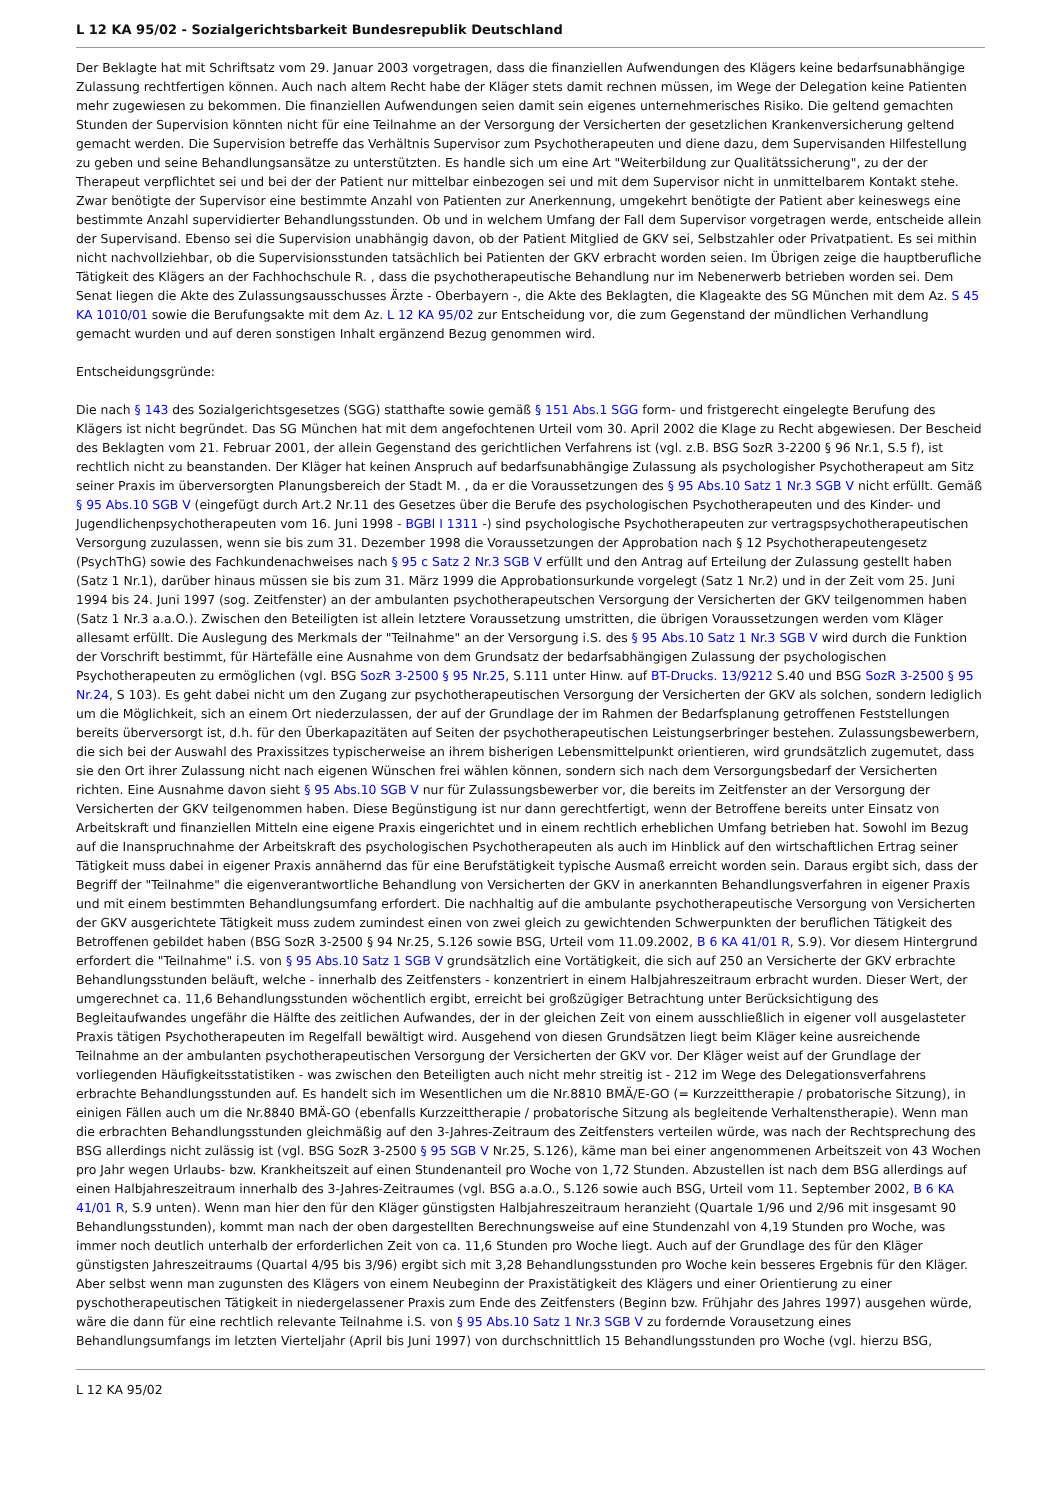L 12 KA 95/02 - Sozialgerichtsbarkeit Bundesrepublik Deutschland
Der Beklagte hat mit Schriftsatz vom 29. Januar 2003 vorgetragen, dass die finanziellen Aufwendungen des Klägers keine bedarfsunabhängige Zulassung rechtfertigen können. Auch nach altem Recht habe der Kläger stets damit rechnen müssen, im Wege der Delegation keine Patienten mehr zugewiesen zu bekommen. Die finanziellen Aufwendungen seien damit sein eigenes unternehmerisches Risiko. Die geltend gemachten Stunden der Supervision könnten nicht für eine Teilnahme an der Versorgung der Versicherten der gesetzlichen Krankenversicherung geltend gemacht werden. Die Supervision betreffe das Verhältnis Supervisor zum Psychotherapeuten und diene dazu, dem Supervisanden Hilfestellung zu geben und seine Behandlungsansätze zu unterstützten. Es handle sich um eine Art "Weiterbildung zur Qualitätssicherung", zu der der Therapeut verpflichtet sei und bei der der Patient nur mittelbar einbezogen sei und mit dem Supervisor nicht in unmittelbarem Kontakt stehe. Zwar benötigte der Supervisor eine bestimmte Anzahl von Patienten zur Anerkennung, umgekehrt benötigte der Patient aber keineswegs eine bestimmte Anzahl supervidierter Behandlungsstunden. Ob und in welchem Umfang der Fall dem Supervisor vorgetragen werde, entscheide allein der Supervisand. Ebenso sei die Supervision unabhängig davon, ob der Patient Mitglied de GKV sei, Selbstzahler oder Privatpatient. Es sei mithin nicht nachvollziehbar, ob die Supervisionsstunden tatsächlich bei Patienten der GKV erbracht worden seien. Im Übrigen zeige die hauptberufliche Tätigkeit des Klägers an der Fachhochschule R. , dass die psychotherapeutische Behandlung nur im Nebenerwerb betrieben worden sei. Dem Senat liegen die Akte des Zulassungsausschusses Ärzte - Oberbayern -, die Akte des Beklagten, die Klageakte des SG München mit dem Az. S 45 KA 1010/01 sowie die Berufungsakte mit dem Az. L 12 KA 95/02 zur Entscheidung vor, die zum Gegenstand der mündlichen Verhandlung gemacht wurden und auf deren sonstigen Inhalt ergänzend Bezug genommen wird.
Entscheidungsgründe:
Die nach § 143 des Sozialgerichtsgesetzes (SGG) statthafte sowie gemäß § 151 Abs.1 SGG form- und fristgerecht eingelegte Berufung des Klägers ist nicht begründet. Das SG München hat mit dem angefochtenen Urteil vom 30. April 2002 die Klage zu Recht abgewiesen. Der Bescheid des Beklagten vom 21. Februar 2001, der allein Gegenstand des gerichtlichen Verfahrens ist (vgl. z.B. BSG SozR 3-2200 § 96 Nr.1, S.5 f), ist rechtlich nicht zu beanstanden. Der Kläger hat keinen Anspruch auf bedarfsunabhängige Zulassung als psychologisher Psychotherapeut am Sitz seiner Praxis im überversorgten Planungsbereich der Stadt M. , da er die Voraussetzungen des § 95 Abs.10 Satz 1 Nr.3 SGB V nicht erfüllt. Gemäß § 95 Abs.10 SGB V (eingefügt durch Art.2 Nr.11 des Gesetzes über die Berufe des psychologischen Psychotherapeuten und des Kinder- und Jugendlichenpsychotherapeuten vom 16. Juni 1998 - BGBl I 1311 -) sind psychologische Psychotherapeuten zur vertragspsychotherapeutischen Versorgung zuzulassen, wenn sie bis zum 31. Dezember 1998 die Voraussetzungen der Approbation nach § 12 Psychotherapeutengesetz (PsychThG) sowie des Fachkundenachweises nach § 95 c Satz 2 Nr.3 SGB V erfüllt und den Antrag auf Erteilung der Zulassung gestellt haben (Satz 1 Nr.1), darüber hinaus müssen sie bis zum 31. März 1999 die Approbationsurkunde vorgelegt (Satz 1 Nr.2) und in der Zeit vom 25. Juni 1994 bis 24. Juni 1997 (sog. Zeitfenster) an der ambulanten psychotherapeutschen Versorgung der Versicherten der GKV teilgenommen haben (Satz 1 Nr.3 a.a.O.). Zwischen den Beteiligten ist allein letztere Voraussetzung umstritten, die übrigen Voraussetzungen werden vom Kläger allesamt erfüllt. Die Auslegung des Merkmals der "Teilnahme" an der Versorgung i.S. des § 95 Abs.10 Satz 1 Nr.3 SGB V wird durch die Funktion der Vorschrift bestimmt, für Härtefälle eine Ausnahme von dem Grundsatz der bedarfsabhängigen Zulassung der psychologischen Psychotherapeuten zu ermöglichen (vgl. BSG SozR 3-2500 § 95 Nr.25, S.111 unter Hinw. auf BT-Drucks. 13/9212 S.40 und BSG SozR 3-2500 § 95 Nr.24, S 103). Es geht dabei nicht um den Zugang zur psychotherapeutischen Versorgung der Versicherten der GKV als solchen, sondern lediglich um die Möglichkeit, sich an einem Ort niederzulassen, der auf der Grundlage der im Rahmen der Bedarfsplanung getroffenen Feststellungen bereits überversorgt ist, d.h. für den Überkapazitäten auf Seiten der psychotherapeutischen Leistungserbringer bestehen. Zulassungsbewerbern, die sich bei der Auswahl des Praxissitzes typischerweise an ihrem bisherigen Lebensmittelpunkt orientieren, wird grundsätzlich zugemutet, dass sie den Ort ihrer Zulassung nicht nach eigenen Wünschen frei wählen können, sondern sich nach dem Versorgungsbedarf der Versicherten richten. Eine Ausnahme davon sieht § 95 Abs.10 SGB V nur für Zulassungsbewerber vor, die bereits im Zeitfenster an der Versorgung der Versicherten der GKV teilgenommen haben. Diese Begünstigung ist nur dann gerechtfertigt, wenn der Betroffene bereits unter Einsatz von Arbeitskraft und finanziellen Mitteln eine eigene Praxis eingerichtet und in einem rechtlich erheblichen Umfang betrieben hat. Sowohl im Bezug auf die Inanspruchnahme der Arbeitskraft des psychologischen Psychotherapeuten als auch im Hinblick auf den wirtschaftlichen Ertrag seiner Tätigkeit muss dabei in eigener Praxis annähernd das für eine Berufstätigkeit typische Ausmaß erreicht worden sein. Daraus ergibt sich, dass der Begriff der "Teilnahme" die eigenverantwortliche Behandlung von Versicherten der GKV in anerkannten Behandlungsverfahren in eigener Praxis und mit einem bestimmten Behandlungsumfang erfordert. Die nachhaltig auf die ambulante psychotherapeutische Versorgung von Versicherten der GKV ausgerichtete Tätigkeit muss zudem zumindest einen von zwei gleich zu gewichtenden Schwerpunkten der beruflichen Tätigkeit des Betroffenen gebildet haben (BSG SozR 3-2500 § 94 Nr.25, S.126 sowie BSG, Urteil vom 11.09.2002, B 6 KA 41/01 R, S.9). Vor diesem Hintergrund erfordert die "Teilnahme" i.S. von § 95 Abs.10 Satz 1 SGB V grundsätzlich eine Vortätigkeit, die sich auf 250 an Versicherte der GKV erbrachte Behandlungsstunden beläuft, welche - innerhalb des Zeitfensters - konzentriert in einem Halbjahreszeitraum erbracht wurden. Dieser Wert, der umgerechnet ca. 11,6 Behandlungsstunden wöchentlich ergibt, erreicht bei großzügiger Betrachtung unter Berücksichtigung des Begleitaufwandes ungefähr die Hälfte des zeitlichen Aufwandes, der in der gleichen Zeit von einem ausschließlich in eigener voll ausgelasteter Praxis tätigen Psychotherapeuten im Regelfall bewältigt wird. Ausgehend von diesen Grundsätzen liegt beim Kläger keine ausreichende Teilnahme an der ambulanten psychotherapeutischen Versorgung der Versicherten der GKV vor. Der Kläger weist auf der Grundlage der vorliegenden Häufigkeitsstatistiken - was zwischen den Beteiligten auch nicht mehr streitig ist - 212 im Wege des Delegationsverfahrens erbrachte Behandlungsstunden auf. Es handelt sich im Wesentlichen um die Nr.8810 BMÄ/E-GO (= Kurzzeittherapie / probatorische Sitzung), in einigen Fällen auch um die Nr.8840 BMÄ-GO (ebenfalls Kurzzeittherapie / probatorische Sitzung als begleitende Verhaltenstherapie). Wenn man die erbrachten Behandlungsstunden gleichmäßig auf den 3-Jahres-Zeitraum des Zeitfensters verteilen würde, was nach der Rechtsprechung des BSG allerdings nicht zulässig ist (vgl. BSG SozR 3-2500 § 95 SGB V Nr.25, S.126), käme man bei einer angenommenen Arbeitszeit von 43 Wochen pro Jahr wegen Urlaubs- bzw. Krankheitszeit auf einen Stundenanteil pro Woche von 1,72 Stunden. Abzustellen ist nach dem BSG allerdings auf einen Halbjahreszeitraum innerhalb des 3-Jahres-Zeitraumes (vgl. BSG a.a.O., S.126 sowie auch BSG, Urteil vom 11. September 2002, B 6 KA 41/01 R, S.9 unten). Wenn man hier den für den Kläger günstigsten Halbjahreszeitraum heranzieht (Quartale 1/96 und 2/96 mit insgesamt 90 Behandlungsstunden), kommt man nach der oben dargestellten Berechnungsweise auf eine Stundenzahl von 4,19 Stunden pro Woche, was immer noch deutlich unterhalb der erforderlichen Zeit von ca. 11,6 Stunden pro Woche liegt. Auch auf der Grundlage des für den Kläger günstigsten Jahreszeitraums (Quartal 4/95 bis 3/96) ergibt sich mit 3,28 Behandlungsstunden pro Woche kein besseres Ergebnis für den Kläger. Aber selbst wenn man zugunsten des Klägers von einem Neubeginn der Praxistätigkeit des Klägers und einer Orientierung zu einer pyschotherapeutischen Tätigkeit in niedergelassener Praxis zum Ende des Zeitfensters (Beginn bzw. Frühjahr des Jahres 1997) ausgehen würde, wäre die dann für eine rechtlich relevante Teilnahme i.S. von § 95 Abs.10 Satz 1 Nr.3 SGB V zu fordernde Vorausetzung eines Behandlungsumfangs im letzten Vierteljahr (April bis Juni 1997) von durchschnittlich 15 Behandlungsstunden pro Woche (vgl. hierzu BSG,
L 12 KA 95/02